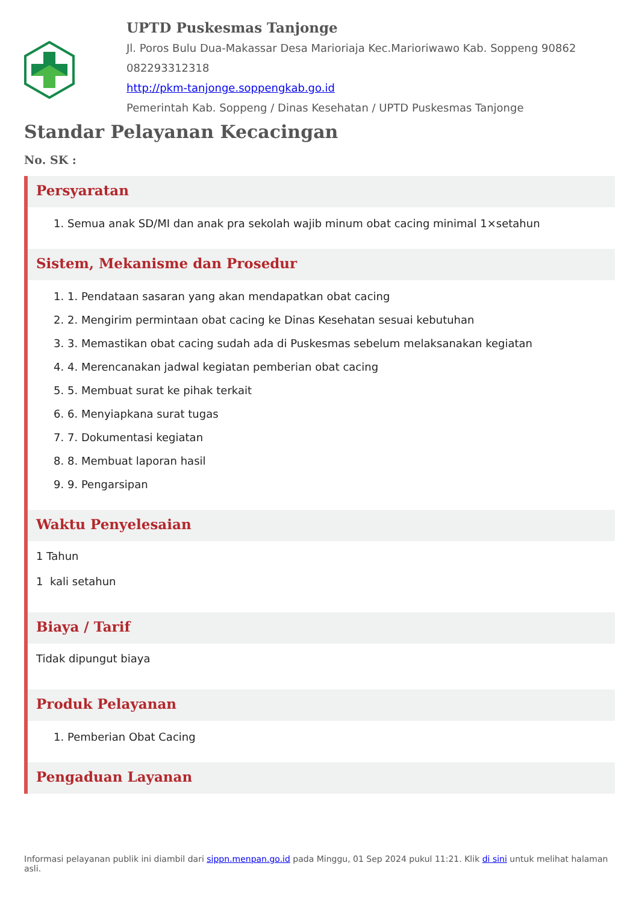UPTD Puskesmas Tanjonge
Jl. Poros Bulu Dua-Makassar Desa Marioriaja Kec.Marioriwawo Kab. Soppeng 90862
082293312318
http://pkm-tanjonge.soppengkab.go.id
Pemerintah Kab. Soppeng / Dinas Kesehatan / UPTD Puskesmas Tanjonge
Standar Pelayanan Kecacingan
No. SK :
Persyaratan
1. Semua anak SD/MI dan anak pra sekolah wajib minum obat cacing minimal 1×setahun
Sistem, Mekanisme dan Prosedur
1. 1. Pendataan sasaran yang akan mendapatkan obat cacing
2. 2. Mengirim permintaan obat cacing ke Dinas Kesehatan sesuai kebutuhan
3. 3. Memastikan obat cacing sudah ada di Puskesmas sebelum melaksanakan kegiatan
4. 4. Merencanakan jadwal kegiatan pemberian obat cacing
5. 5. Membuat surat ke pihak terkait
6. 6. Menyiapkana surat tugas
7. 7. Dokumentasi kegiatan
8. 8. Membuat laporan hasil
9. 9. Pengarsipan
Waktu Penyelesaian
1 Tahun
1 kali setahun
Biaya / Tarif
Tidak dipungut biaya
Produk Pelayanan
1. Pemberian Obat Cacing
Pengaduan Layanan
Informasi pelayanan publik ini diambil dari sippn.menpan.go.id pada Minggu, 01 Sep 2024 pukul 11:21. Klik di sini untuk melihat halaman asli.